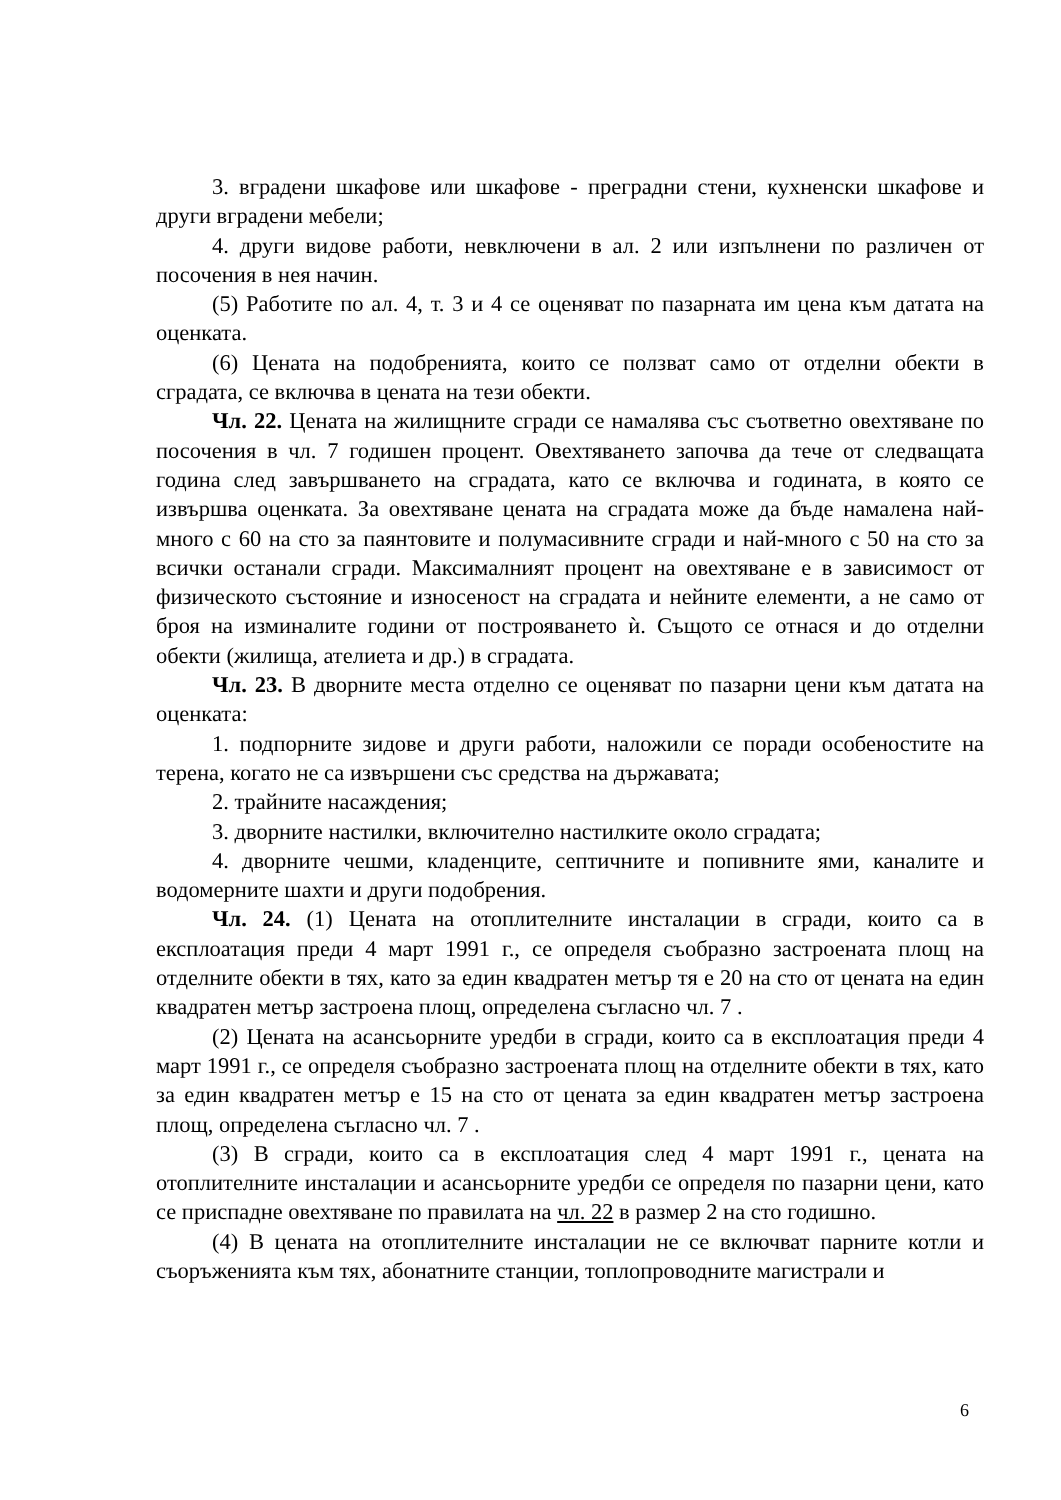3. вградени шкафове или шкафове - преградни стени, кухненски шкафове и други вградени мебели;
4. други видове работи, невключени в ал. 2 или изпълнени по различен от посочения в нея начин.
(5) Работите по ал. 4, т. 3 и 4 се оценяват по пазарната им цена към датата на оценката.
(6) Цената на подобренията, които се ползват само от отделни обекти в сградата, се включва в цената на тези обекти.
Чл. 22. Цената на жилищните сгради се намалява със съответно овехтяване по посочения в чл. 7 годишен процент. Овехтяването започва да тече от следващата година след завършването на сградата, като се включва и годината, в която се извършва оценката. За овехтяване цената на сградата може да бъде намалена най-много с 60 на сто за паянтовите и полумасивните сгради и най-много с 50 на сто за всички останали сгради. Максималният процент на овехтяване е в зависимост от физическото състояние и износеност на сградата и нейните елементи, а не само от броя на изминалите години от построяването ѝ. Същото се отнася и до отделни обекти (жилища, ателиета и др.) в сградата.
Чл. 23. В дворните места отделно се оценяват по пазарни цени към датата на оценката:
1. подпорните зидове и други работи, наложили се поради особеностите на терена, когато не са извършени със средства на държавата;
2. трайните насаждения;
3. дворните настилки, включително настилките около сградата;
4. дворните чешми, кладенците, септичните и попивните ями, каналите и водомерните шахти и други подобрения.
Чл. 24. (1) Цената на отоплителните инсталации в сгради, които са в експлоатация преди 4 март 1991 г., се определя съобразно застроената площ на отделните обекти в тях, като за един квадратен метър тя е 20 на сто от цената на един квадратен метър застроена площ, определена съгласно чл. 7 .
(2) Цената на асансьорните уредби в сгради, които са в експлоатация преди 4 март 1991 г., се определя съобразно застроената площ на отделните обекти в тях, като за един квадратен метър е 15 на сто от цената за един квадратен метър застроена площ, определена съгласно чл. 7 .
(3) В сгради, които са в експлоатация след 4 март 1991 г., цената на отоплителните инсталации и асансьорните уредби се определя по пазарни цени, като се приспадне овехтяване по правилата на чл. 22 в размер 2 на сто годишно.
(4) В цената на отоплителните инсталации не се включват парните котли и съоръженията към тях, абонатните станции, топлопроводните магистрали и
6